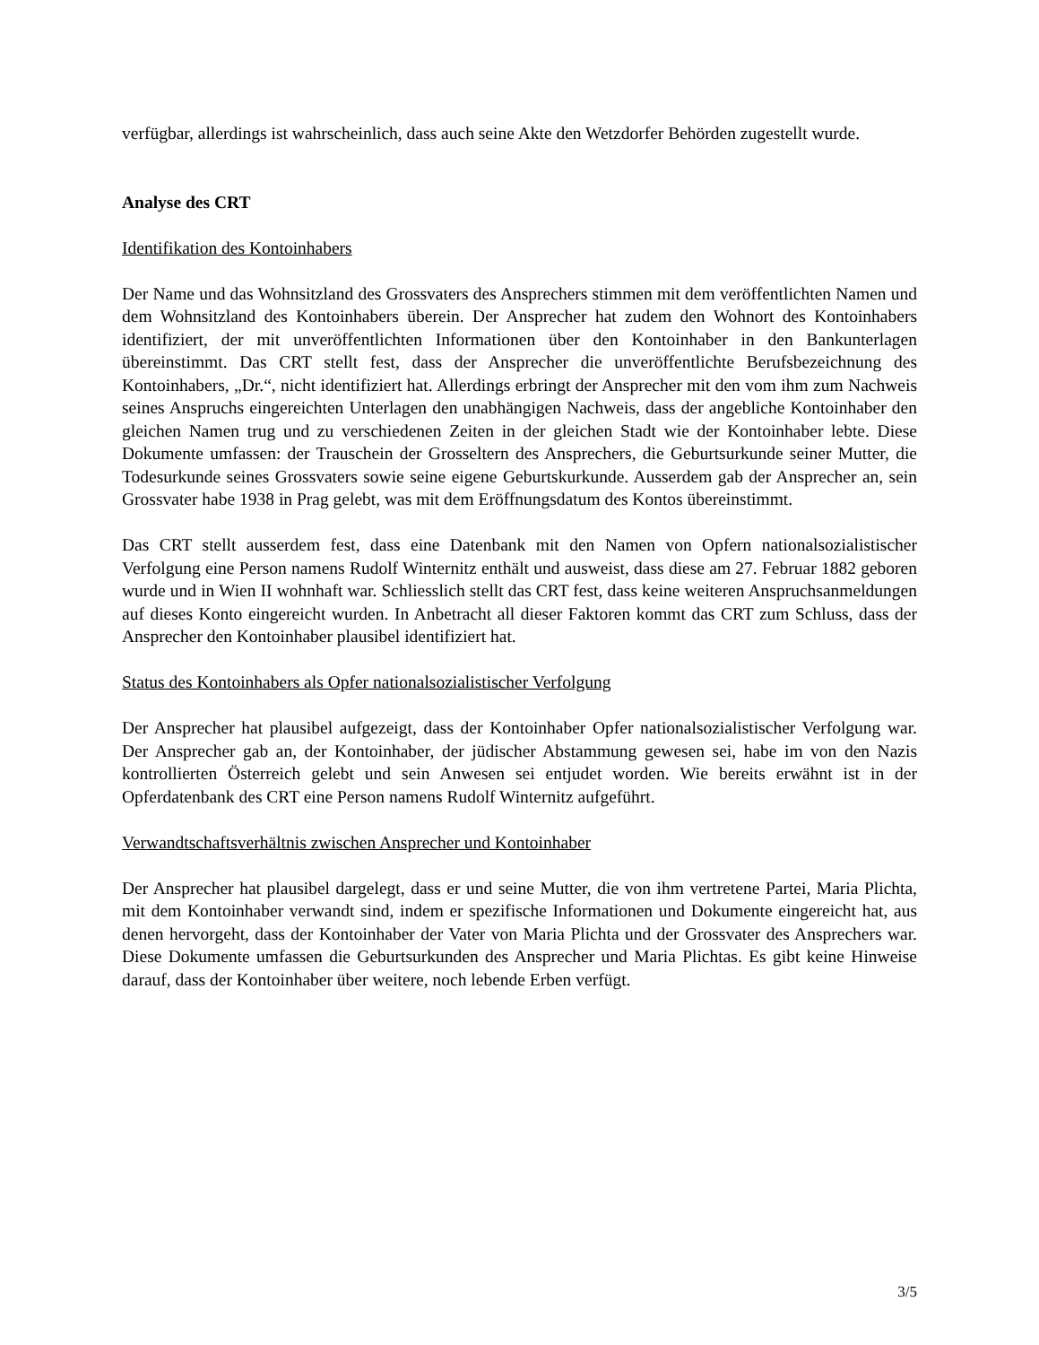verfügbar, allerdings ist wahrscheinlich, dass auch seine Akte den Wetzdorfer Behörden zugestellt wurde.
Analyse des CRT
Identifikation des Kontoinhabers
Der Name und das Wohnsitzland des Grossvaters des Ansprechers stimmen mit dem veröffentlichten Namen und dem Wohnsitzland des Kontoinhabers überein. Der Ansprecher hat zudem den Wohnort des Kontoinhabers identifiziert, der mit unveröffentlichten Informationen über den Kontoinhaber in den Bankunterlagen übereinstimmt. Das CRT stellt fest, dass der Ansprecher die unveröffentlichte Berufsbezeichnung des Kontoinhabers, „Dr.“, nicht identifiziert hat. Allerdings erbringt der Ansprecher mit den vom ihm zum Nachweis seines Anspruchs eingereichten Unterlagen den unabhängigen Nachweis, dass der angebliche Kontoinhaber den gleichen Namen trug und zu verschiedenen Zeiten in der gleichen Stadt wie der Kontoinhaber lebte. Diese Dokumente umfassen: der Trauschein der Grosseltern des Ansprechers, die Geburtsurkunde seiner Mutter, die Todesurkunde seines Grossvaters sowie seine eigene Geburtskurkunde. Ausserdem gab der Ansprecher an, sein Grossvater habe 1938 in Prag gelebt, was mit dem Eröffnungsdatum des Kontos übereinstimmt.
Das CRT stellt ausserdem fest, dass eine Datenbank mit den Namen von Opfern nationalsozialistischer Verfolgung eine Person namens Rudolf Winternitz enthält und ausweist, dass diese am 27. Februar 1882 geboren wurde und in Wien II wohnhaft war. Schliesslich stellt das CRT fest, dass keine weiteren Anspruchsanmeldungen auf dieses Konto eingereicht wurden. In Anbetracht all dieser Faktoren kommt das CRT zum Schluss, dass der Ansprecher den Kontoinhaber plausibel identifiziert hat.
Status des Kontoinhabers als Opfer nationalsozialistischer Verfolgung
Der Ansprecher hat plausibel aufgezeigt, dass der Kontoinhaber Opfer nationalsozialistischer Verfolgung war. Der Ansprecher gab an, der Kontoinhaber, der jüdischer Abstammung gewesen sei, habe im von den Nazis kontrollierten Österreich gelebt und sein Anwesen sei entjudet worden. Wie bereits erwähnt ist in der Opferdatenbank des CRT eine Person namens Rudolf Winternitz aufgeführt.
Verwandtschaftsverhältnis zwischen Ansprecher und Kontoinhaber
Der Ansprecher hat plausibel dargelegt, dass er und seine Mutter, die von ihm vertretene Partei, Maria Plichta, mit dem Kontoinhaber verwandt sind, indem er spezifische Informationen und Dokumente eingereicht hat, aus denen hervorgeht, dass der Kontoinhaber der Vater von Maria Plichta und der Grossvater des Ansprechers war. Diese Dokumente umfassen die Geburtsurkunden des Ansprecher und Maria Plichtas. Es gibt keine Hinweise darauf, dass der Kontoinhaber über weitere, noch lebende Erben verfügt.
3/5